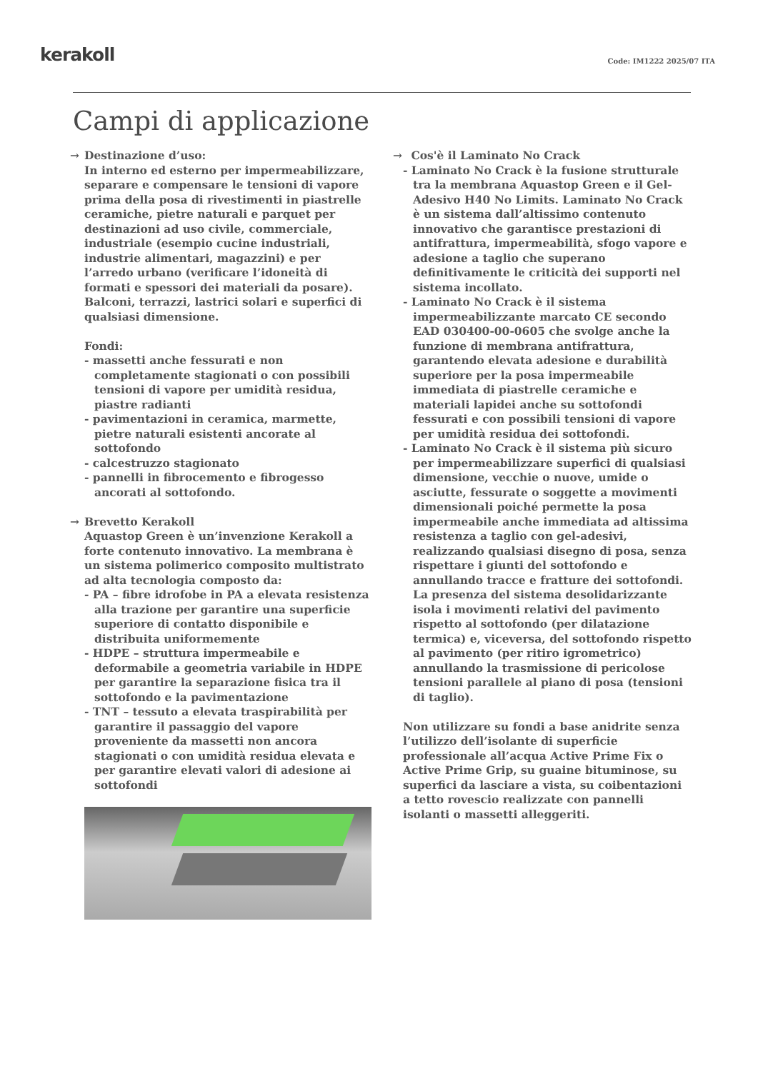kerakoll Code: IM1222 2025/07 ITA
Campi di applicazione
→ Destinazione d’uso:
In interno ed esterno per impermeabilizzare, separare e compensare le tensioni di vapore prima della posa di rivestimenti in piastrelle ceramiche, pietre naturali e parquet per destinazioni ad uso civile, commerciale, industriale (esempio cucine industriali, industrie alimentari, magazzini) e per l’arredo urbano (verificare l’idoneità di formati e spessori dei materiali da posare).
Balconi, terrazzi, lastrici solari e superfici di qualsiasi dimensione.
Fondi:
- massetti anche fessurati e non completamente stagionati o con possibili tensioni di vapore per umidità residua, piastre radianti
- pavimentazioni in ceramica, marmette, pietre naturali esistenti ancorate al sottofondo
- calcestruzzo stagionato
- pannelli in fibrocemento e fibrogesso ancorati al sottofondo.
→ Brevetto Kerakoll
Aquastop Green è un’invenzione Kerakoll a forte contenuto innovativo. La membrana è un sistema polimerico composito multistrato ad alta tecnologia composto da:
- PA – fibre idrofobe in PA a elevata resistenza alla trazione per garantire una superficie superiore di contatto disponibile e distribuita uniformemente
- HDPE – struttura impermeabile e deformabile a geometria variabile in HDPE per garantire la separazione fisica tra il sottofondo e la pavimentazione
- TNT – tessuto a elevata traspirabilità per garantire il passaggio del vapore proveniente da massetti non ancora stagionati o con umidità residua elevata e per garantire elevati valori di adesione ai sottofondi
→ Cos'è il Laminato No Crack
- Laminato No Crack è la fusione strutturale tra la membrana Aquastop Green e il Gel-Adesivo H40 No Limits. Laminato No Crack è un sistema dall’altissimo contenuto innovativo che garantisce prestazioni di antifrattura, impermeabilità, sfogo vapore e adesione a taglio che superano definitivamente le criticità dei supporti nel sistema incollato.
- Laminato No Crack è il sistema impermeabilizzante marcato CE secondo EAD 030400-00-0605 che svolge anche la funzione di membrana antifrattura, garantendo elevata adesione e durabilità superiore per la posa impermeabile immediata di piastrelle ceramiche e materiali lapidei anche su sottofondi fessurati e con possibili tensioni di vapore per umidità residua dei sottofondi.
- Laminato No Crack è il sistema più sicuro per impermeabilizzare superfici di qualsiasi dimensione, vecchie o nuove, umide o asciutte, fessurate o soggette a movimenti dimensionali poiché permette la posa impermeabile anche immediata ad altissima resistenza a taglio con gel-adesivi, realizzando qualsiasi disegno di posa, senza rispettare i giunti del sottofondo e annullando tracce e fratture dei sottofondi. La presenza del sistema desolidarizzante isola i movimenti relativi del pavimento rispetto al sottofondo (per dilatazione termica) e, viceversa, del sottofondo rispetto al pavimento (per ritiro igrometrico) annullando la trasmissione di pericolose tensioni parallele al piano di posa (tensioni di taglio).
Non utilizzare su fondi a base anidrite senza l’utilizzo dell’isolante di superficie professionale all’acqua Active Prime Fix o Active Prime Grip, su guaine bituminose, su superfici da lasciare a vista, su coibentazioni a tetto rovescio realizzate con pannelli isolanti o massetti alleggeriti.